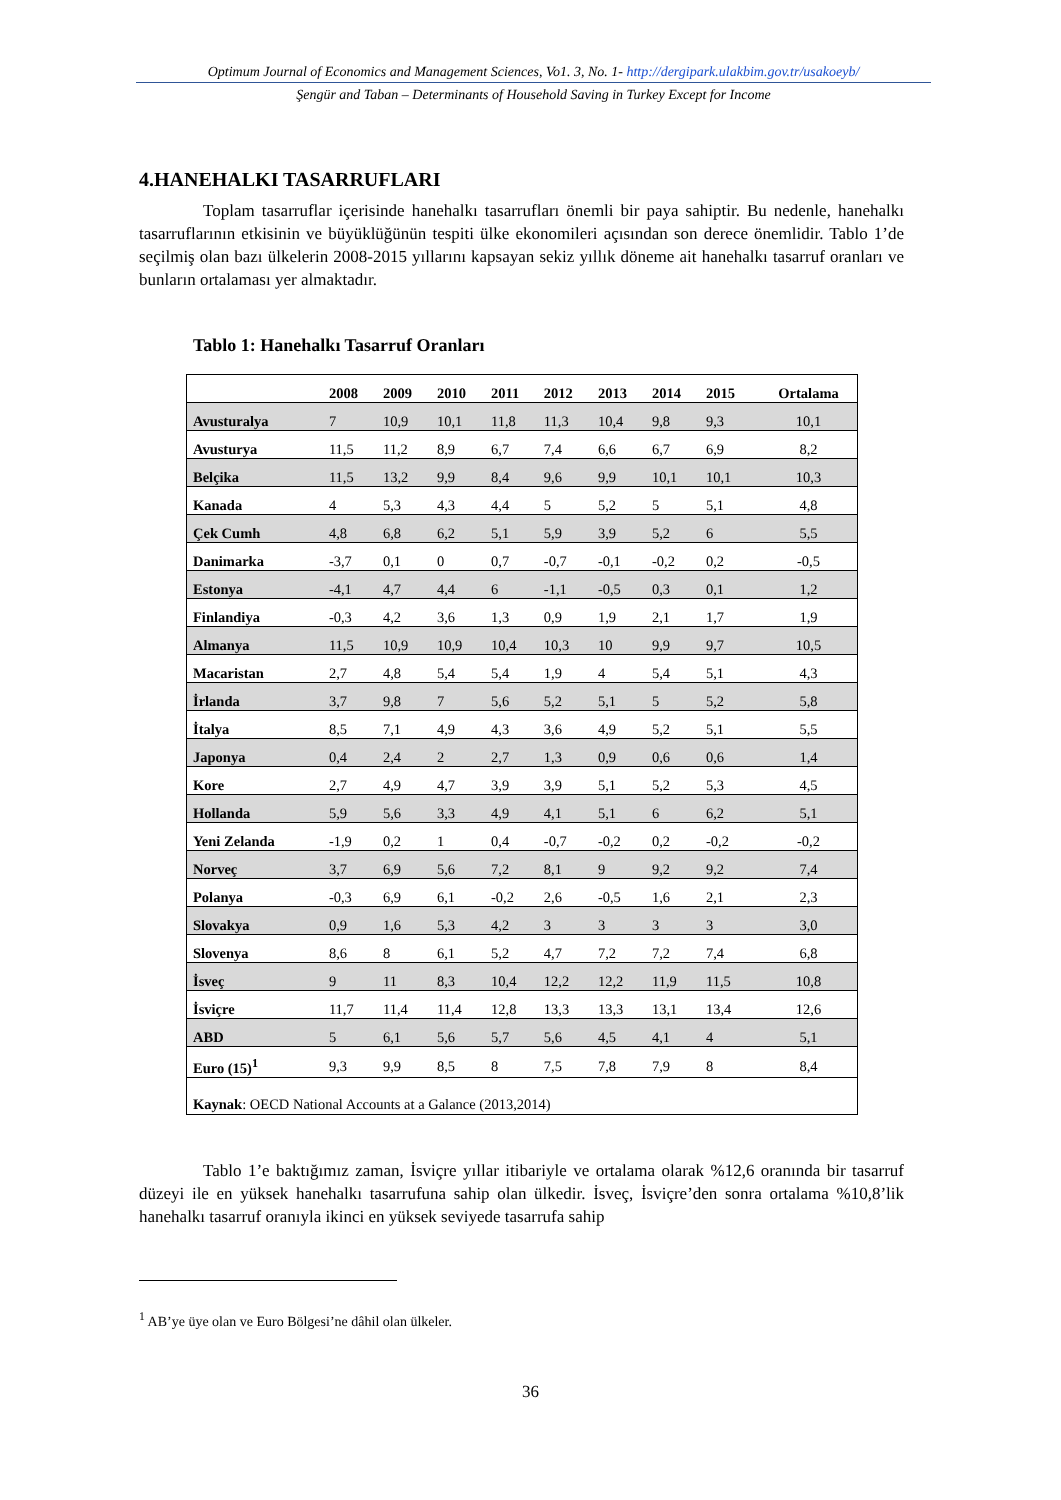Optimum Journal of Economics and Management Sciences, Vo1. 3, No. 1- http://dergipark.ulakbim.gov.tr/usakoeyb/
Şengür and Taban – Determinants of Household Saving in Turkey Except for Income
4.HANEHALKI TASARRUFLARI
Toplam tasarruflar içerisinde hanehalkı tasarrufları önemli bir paya sahiptir. Bu nedenle, hanehalkı tasarruflarının etkisinin ve büyüklüğünün tespiti ülke ekonomileri açısından son derece önemlidir. Tablo 1’de seçilmiş olan bazı ülkelerin 2008-2015 yıllarını kapsayan sekiz yıllık döneme ait hanehalkı tasarruf oranları ve bunların ortalaması yer almaktadır.
Tablo 1: Hanehalkı Tasarruf Oranları
| | 2008 | 2009 | 2010 | 2011 | 2012 | 2013 | 2014 | 2015 | Ortalama |
| --- | --- | --- | --- | --- | --- | --- | --- | --- | --- |
| Avusturalya | 7 | 10,9 | 10,1 | 11,8 | 11,3 | 10,4 | 9,8 | 9,3 | 10,1 |
| Avusturya | 11,5 | 11,2 | 8,9 | 6,7 | 7,4 | 6,6 | 6,7 | 6,9 | 8,2 |
| Belçika | 11,5 | 13,2 | 9,9 | 8,4 | 9,6 | 9,9 | 10,1 | 10,1 | 10,3 |
| Kanada | 4 | 5,3 | 4,3 | 4,4 | 5 | 5,2 | 5 | 5,1 | 4,8 |
| Çek Cumh | 4,8 | 6,8 | 6,2 | 5,1 | 5,9 | 3,9 | 5,2 | 6 | 5,5 |
| Danimarka | -3,7 | 0,1 | 0 | 0,7 | -0,7 | -0,1 | -0,2 | 0,2 | -0,5 |
| Estonya | -4,1 | 4,7 | 4,4 | 6 | -1,1 | -0,5 | 0,3 | 0,1 | 1,2 |
| Finlandiya | -0,3 | 4,2 | 3,6 | 1,3 | 0,9 | 1,9 | 2,1 | 1,7 | 1,9 |
| Almanya | 11,5 | 10,9 | 10,9 | 10,4 | 10,3 | 10 | 9,9 | 9,7 | 10,5 |
| Macaristan | 2,7 | 4,8 | 5,4 | 5,4 | 1,9 | 4 | 5,4 | 5,1 | 4,3 |
| İrlanda | 3,7 | 9,8 | 7 | 5,6 | 5,2 | 5,1 | 5 | 5,2 | 5,8 |
| İtalya | 8,5 | 7,1 | 4,9 | 4,3 | 3,6 | 4,9 | 5,2 | 5,1 | 5,5 |
| Japonya | 0,4 | 2,4 | 2 | 2,7 | 1,3 | 0,9 | 0,6 | 0,6 | 1,4 |
| Kore | 2,7 | 4,9 | 4,7 | 3,9 | 3,9 | 5,1 | 5,2 | 5,3 | 4,5 |
| Hollanda | 5,9 | 5,6 | 3,3 | 4,9 | 4,1 | 5,1 | 6 | 6,2 | 5,1 |
| Yeni Zelanda | -1,9 | 0,2 | 1 | 0,4 | -0,7 | -0,2 | 0,2 | -0,2 | -0,2 |
| Norveç | 3,7 | 6,9 | 5,6 | 7,2 | 8,1 | 9 | 9,2 | 9,2 | 7,4 |
| Polanya | -0,3 | 6,9 | 6,1 | -0,2 | 2,6 | -0,5 | 1,6 | 2,1 | 2,3 |
| Slovakya | 0,9 | 1,6 | 5,3 | 4,2 | 3 | 3 | 3 | 3 | 3,0 |
| Slovenya | 8,6 | 8 | 6,1 | 5,2 | 4,7 | 7,2 | 7,2 | 7,4 | 6,8 |
| İsveç | 9 | 11 | 8,3 | 10,4 | 12,2 | 12,2 | 11,9 | 11,5 | 10,8 |
| İsviçre | 11,7 | 11,4 | 11,4 | 12,8 | 13,3 | 13,3 | 13,1 | 13,4 | 12,6 |
| ABD | 5 | 6,1 | 5,6 | 5,7 | 5,6 | 4,5 | 4,1 | 4 | 5,1 |
| Euro (15)<sup>1</sup> | 9,3 | 9,9 | 8,5 | 8 | 7,5 | 7,8 | 7,9 | 8 | 8,4 |
| Kaynak : OECD National Accounts at a Galance (2013,2014) | | | | | | | | | |
Tablo 1’e baktığımız zaman, İsviçre yıllar itibariyle ve ortalama olarak %12,6 oranında bir tasarruf düzeyi ile en yüksek hanehalkı tasarrufuna sahip olan ülkedir. İsveç, İsviçre’den sonra ortalama %10,8’lik hanehalkı tasarruf oranıyla ikinci en yüksek seviyede tasarrufa sahip
<sup>1</sup> AB’ye üye olan ve Euro Bölgesi’ne dâhil olan ülkeler.
36